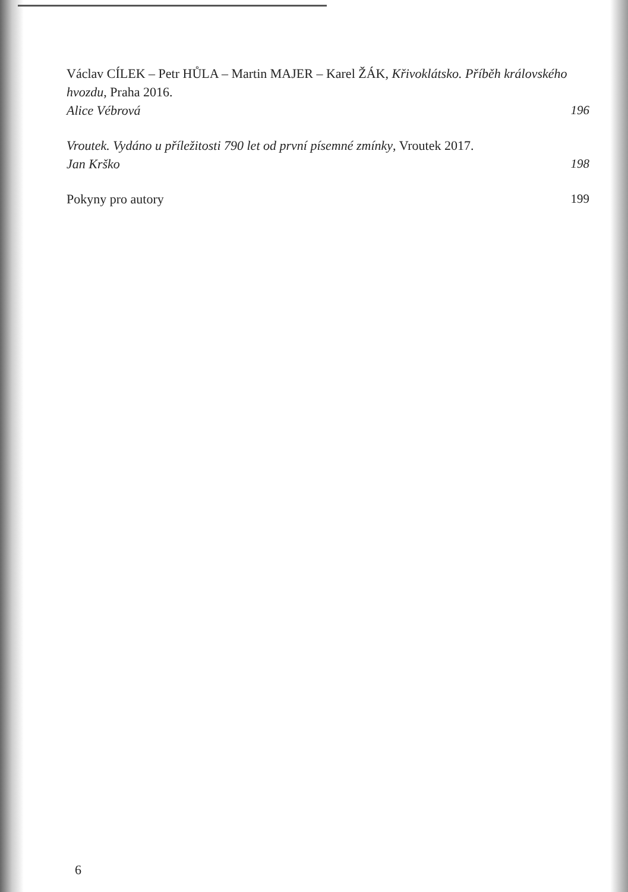Václav CÍLEK – Petr HŮLA – Martin MAJER – Karel ŽÁK, Křivoklátsko. Příběh královského hvozdu, Praha 2016.
Alice Vébrová
196
Vroutek. Vydáno u příležitosti 790 let od první písemné zmínky, Vroutek 2017.
Jan Krško
198
Pokyny pro autory
199
6